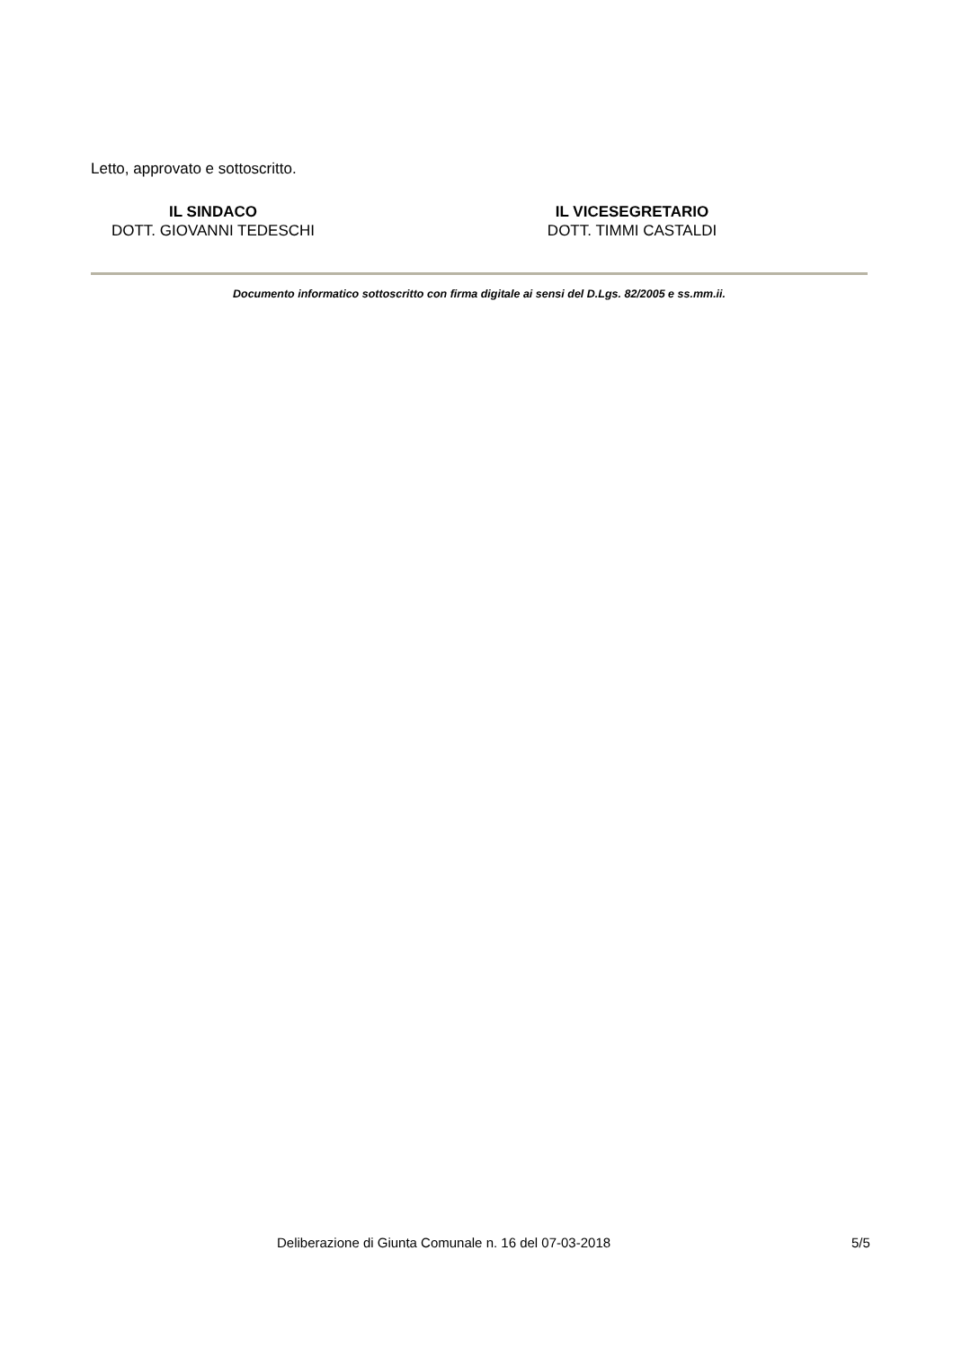Letto, approvato e sottoscritto.
IL SINDACO
DOTT. GIOVANNI TEDESCHI
IL VICESEGRETARIO
DOTT. TIMMI CASTALDI
Documento informatico sottoscritto con firma digitale ai sensi del D.Lgs. 82/2005 e ss.mm.ii.
Deliberazione di Giunta Comunale n. 16 del 07-03-2018 5/5